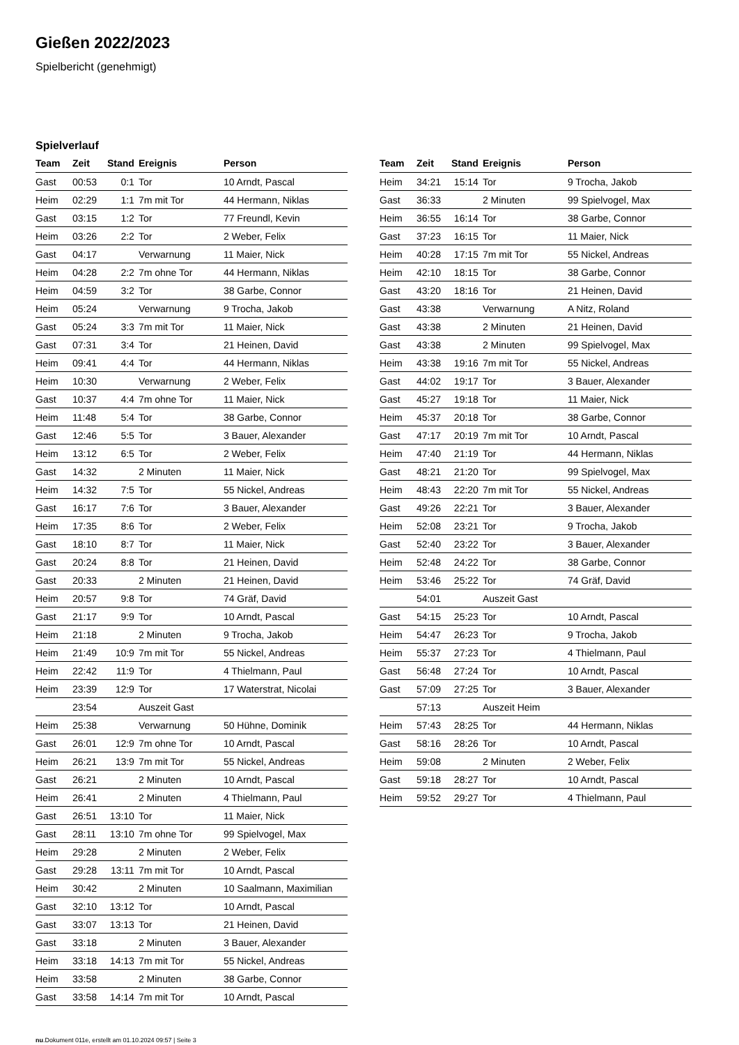Gießen 2022/2023
Spielbericht (genehmigt)
Spielverlauf
| Team | Zeit | Stand | Ereignis | Person |
| --- | --- | --- | --- | --- |
| Gast | 00:53 | 0:1 | Tor | 10 Arndt, Pascal |
| Heim | 02:29 | 1:1 | 7m mit Tor | 44 Hermann, Niklas |
| Gast | 03:15 | 1:2 | Tor | 77 Freundl, Kevin |
| Heim | 03:26 | 2:2 | Tor | 2 Weber, Felix |
| Gast | 04:17 | | Verwarnung | 11 Maier, Nick |
| Heim | 04:28 | 2:2 | 7m ohne Tor | 44 Hermann, Niklas |
| Heim | 04:59 | 3:2 | Tor | 38 Garbe, Connor |
| Heim | 05:24 | | Verwarnung | 9 Trocha, Jakob |
| Gast | 05:24 | 3:3 | 7m mit Tor | 11 Maier, Nick |
| Gast | 07:31 | 3:4 | Tor | 21 Heinen, David |
| Heim | 09:41 | 4:4 | Tor | 44 Hermann, Niklas |
| Heim | 10:30 | | Verwarnung | 2 Weber, Felix |
| Gast | 10:37 | 4:4 | 7m ohne Tor | 11 Maier, Nick |
| Heim | 11:48 | 5:4 | Tor | 38 Garbe, Connor |
| Gast | 12:46 | 5:5 | Tor | 3 Bauer, Alexander |
| Heim | 13:12 | 6:5 | Tor | 2 Weber, Felix |
| Gast | 14:32 | | 2 Minuten | 11 Maier, Nick |
| Heim | 14:32 | 7:5 | Tor | 55 Nickel, Andreas |
| Gast | 16:17 | 7:6 | Tor | 3 Bauer, Alexander |
| Heim | 17:35 | 8:6 | Tor | 2 Weber, Felix |
| Gast | 18:10 | 8:7 | Tor | 11 Maier, Nick |
| Gast | 20:24 | 8:8 | Tor | 21 Heinen, David |
| Gast | 20:33 | | 2 Minuten | 21 Heinen, David |
| Heim | 20:57 | 9:8 | Tor | 74 Gräf, David |
| Gast | 21:17 | 9:9 | Tor | 10 Arndt, Pascal |
| Heim | 21:18 | | 2 Minuten | 9 Trocha, Jakob |
| Heim | 21:49 | 10:9 | 7m mit Tor | 55 Nickel, Andreas |
| Heim | 22:42 | 11:9 | Tor | 4 Thielmann, Paul |
| Heim | 23:39 | 12:9 | Tor | 17 Waterstrat, Nicolai |
| | 23:54 | | Auszeit Gast | |
| Heim | 25:38 | | Verwarnung | 50 Hühne, Dominik |
| Gast | 26:01 | 12:9 | 7m ohne Tor | 10 Arndt, Pascal |
| Heim | 26:21 | 13:9 | 7m mit Tor | 55 Nickel, Andreas |
| Gast | 26:21 | | 2 Minuten | 10 Arndt, Pascal |
| Heim | 26:41 | | 2 Minuten | 4 Thielmann, Paul |
| Gast | 26:51 | 13:10 | Tor | 11 Maier, Nick |
| Gast | 28:11 | 13:10 | 7m ohne Tor | 99 Spielvogel, Max |
| Heim | 29:28 | | 2 Minuten | 2 Weber, Felix |
| Gast | 29:28 | 13:11 | 7m mit Tor | 10 Arndt, Pascal |
| Heim | 30:42 | | 2 Minuten | 10 Saalmann, Maximilian |
| Gast | 32:10 | 13:12 | Tor | 10 Arndt, Pascal |
| Gast | 33:07 | 13:13 | Tor | 21 Heinen, David |
| Gast | 33:18 | | 2 Minuten | 3 Bauer, Alexander |
| Heim | 33:18 | 14:13 | 7m mit Tor | 55 Nickel, Andreas |
| Heim | 33:58 | | 2 Minuten | 38 Garbe, Connor |
| Gast | 33:58 | 14:14 | 7m mit Tor | 10 Arndt, Pascal |
| Team | Zeit | Stand | Ereignis | Person |
| --- | --- | --- | --- | --- |
| Heim | 34:21 | 15:14 | Tor | 9 Trocha, Jakob |
| Gast | 36:33 | | 2 Minuten | 99 Spielvogel, Max |
| Heim | 36:55 | 16:14 | Tor | 38 Garbe, Connor |
| Gast | 37:23 | 16:15 | Tor | 11 Maier, Nick |
| Heim | 40:28 | 17:15 | 7m mit Tor | 55 Nickel, Andreas |
| Heim | 42:10 | 18:15 | Tor | 38 Garbe, Connor |
| Gast | 43:20 | 18:16 | Tor | 21 Heinen, David |
| Gast | 43:38 | | Verwarnung | A Nitz, Roland |
| Gast | 43:38 | | 2 Minuten | 21 Heinen, David |
| Gast | 43:38 | | 2 Minuten | 99 Spielvogel, Max |
| Heim | 43:38 | 19:16 | 7m mit Tor | 55 Nickel, Andreas |
| Gast | 44:02 | 19:17 | Tor | 3 Bauer, Alexander |
| Gast | 45:27 | 19:18 | Tor | 11 Maier, Nick |
| Heim | 45:37 | 20:18 | Tor | 38 Garbe, Connor |
| Gast | 47:17 | 20:19 | 7m mit Tor | 10 Arndt, Pascal |
| Heim | 47:40 | 21:19 | Tor | 44 Hermann, Niklas |
| Gast | 48:21 | 21:20 | Tor | 99 Spielvogel, Max |
| Heim | 48:43 | 22:20 | 7m mit Tor | 55 Nickel, Andreas |
| Gast | 49:26 | 22:21 | Tor | 3 Bauer, Alexander |
| Heim | 52:08 | 23:21 | Tor | 9 Trocha, Jakob |
| Gast | 52:40 | 23:22 | Tor | 3 Bauer, Alexander |
| Heim | 52:48 | 24:22 | Tor | 38 Garbe, Connor |
| Heim | 53:46 | 25:22 | Tor | 74 Gräf, David |
| | 54:01 | | Auszeit Gast | |
| Gast | 54:15 | 25:23 | Tor | 10 Arndt, Pascal |
| Heim | 54:47 | 26:23 | Tor | 9 Trocha, Jakob |
| Heim | 55:37 | 27:23 | Tor | 4 Thielmann, Paul |
| Gast | 56:48 | 27:24 | Tor | 10 Arndt, Pascal |
| Gast | 57:09 | 27:25 | Tor | 3 Bauer, Alexander |
| | 57:13 | | Auszeit Heim | |
| Heim | 57:43 | 28:25 | Tor | 44 Hermann, Niklas |
| Gast | 58:16 | 28:26 | Tor | 10 Arndt, Pascal |
| Heim | 59:08 | | 2 Minuten | 2 Weber, Felix |
| Gast | 59:18 | 28:27 | Tor | 10 Arndt, Pascal |
| Heim | 59:52 | 29:27 | Tor | 4 Thielmann, Paul |
nu.Dokument 011e, erstellt am 01.10.2024 09:57 | Seite 3